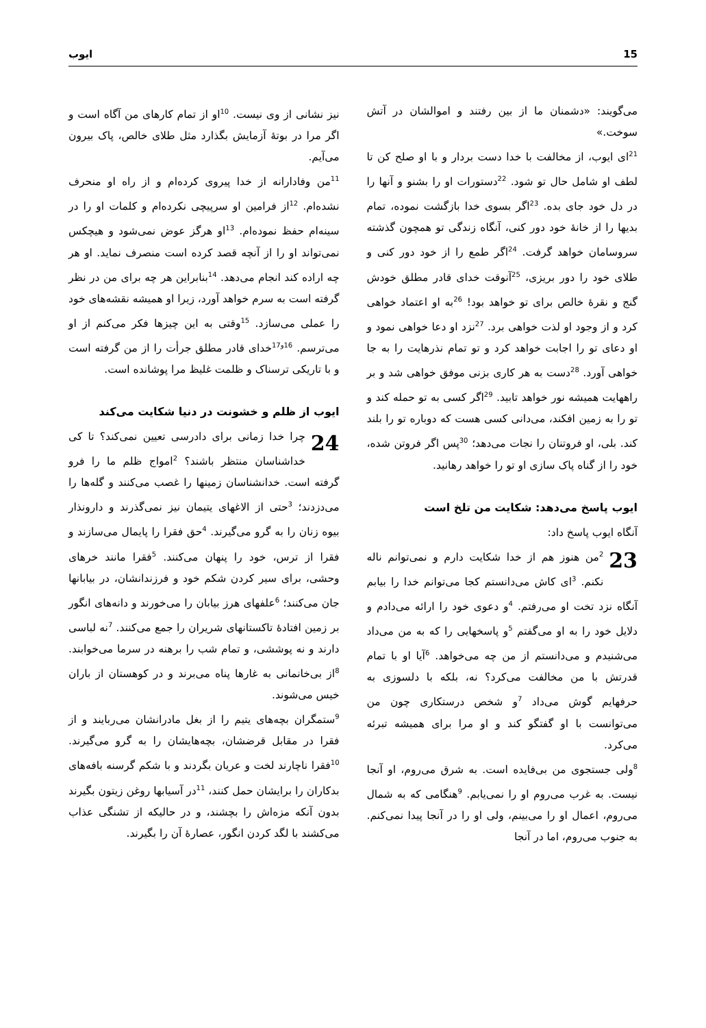15 ایوب
می‌گویند: «دشمنان ما از بین رفتند و اموالشان در آتش سوخت.»
<sup>21</sup> ای ایوب، از مخالفت با خدا دست بردار و با او صلح کن تا لطف او شامل حال تو شود. <sup>22</sup>دستورات او را بشنو و آنها را در دل خود جای بده. <sup>23</sup>اگر بسوی خدا بازگشت نموده، تمام بدیها را از خانهٔ خود دور کنی، آنگاه زندگی تو همچون گذشته سروسامان خواهد گرفت. <sup>24</sup>اگر طمع را از خود دور کنی و طلای خود را دور بریزی، <sup>25</sup>آنوقت خدای قادر مطلق خودش گنج و نقرهٔ خالص برای تو خواهد بود! <sup>26</sup>به او اعتماد خواهی کرد و از وجود او لذت خواهی برد. <sup>27</sup>نزد او دعا خواهی نمود و او دعای تو را اجابت خواهد کرد و تو تمام نذرهایت را به جا خواهی آورد. <sup>28</sup>دست به هر کاری بزنی موفق خواهی شد و بر راههایت همیشه نور خواهد تابید. <sup>29</sup>اگر کسی به تو حمله کند و تو را به زمین افکند، می‌دانی کسی هست که دوباره تو را بلند کند. بلی، او فروتنان را نجات می‌دهد؛ <sup>30</sup>پس اگر فروتن شده، خود را از گناه پاک سازی او تو را خواهد رهانید.
ایوب پاسخ می‌دهد: شکایت من تلخ است
آنگاه ایوب پاسخ داد:
23 <sup>2</sup>من هنوز هم از خدا شکایت دارم و نمی‌توانم ناله نکنم. <sup>3</sup>ای کاش می‌دانستم کجا می‌توانم خدا را بیابم آنگاه نزد تخت او می‌رفتم. <sup>4</sup>و دعوی خود را ارائه می‌دادم و دلایل خود را به او می‌گفتم <sup>5</sup>و پاسخهایی را که به من می‌داد می‌شنیدم و می‌دانستم از من چه می‌خواهد. <sup>6</sup>آیا او با تمام قدرتش با من مخالفت می‌کرد؟ نه، بلکه با دلسوزی به حرفهایم گوش می‌داد <sup>7</sup>و شخص درستکاری چون من می‌توانست با او گفتگو کند و او مرا برای همیشه تبرئه می‌کرد.
<sup>8</sup> ولی جستجوی من بی‌فایده است. به شرق می‌روم، او آنجا نیست. به غرب می‌روم او را نمی‌یابم. <sup>9</sup>هنگامی که به شمال می‌روم، اعمال او را می‌بینم، ولی او را در آنجا پیدا نمی‌کنم. به جنوب می‌روم، اما در آنجا
نیز نشانی از وی نیست. <sup>10</sup>او از تمام کارهای من آگاه است و اگر مرا در بوتهٔ آزمایش بگذارد مثل طلای خالص، پاک بیرون می‌آیم.
<sup>11</sup> من وفادارانه از خدا پیروی کرده‌ام و از راه او منحرف نشده‌ام. <sup>12</sup>از فرامین او سرپیچی نکرده‌ام و کلمات او را در سینه‌ام حفظ نموده‌ام. <sup>13</sup>او هرگز عوض نمی‌شود و هیچکس نمی‌تواند او را از آنچه قصد کرده است منصرف نماید. او هر چه اراده کند انجام می‌دهد. <sup>14</sup>بنابراین هر چه برای من در نظر گرفته است به سرم خواهد آورد، زیرا او همیشه نقشه‌های خود را عملی می‌سازد. <sup>15</sup>وقتی به این چیزها فکر می‌کنم از او می‌ترسم. <sup>16و17</sup>خدای قادر مطلق جرأت را از من گرفته است و با تاریکی ترسناک و ظلمت غلیظ مرا پوشانده است.
ایوب از ظلم و خشونت در دنیا شکایت می‌کند
24 چرا خدا زمانی برای دادرسی تعیین نمی‌کند؟ تا کی خداشناسان منتظر باشند؟ <sup>2</sup>امواج ظلم ما را فرو گرفته است. خدانشناسان زمینها را غصب می‌کنند و گله‌ها را می‌دزدند؛ <sup>3</sup>حتی از الاغهای یتیمان نیز نمی‌گذرند و دارونذار بیوه زنان را به گرو می‌گیرند. <sup>4</sup>حق فقرا را پایمال می‌سازند و فقرا از ترس، خود را پنهان می‌کنند. <sup>5</sup>فقرا مانند خرهای وحشی، برای سیر کردن شکم خود و فرزندانشان، در بیابانها جان می‌کنند؛ <sup>6</sup>علفهای هرز بیابان را می‌خورند و دانه‌های انگور بر زمین افتادهٔ تاکستانهای شریران را جمع می‌کنند. <sup>7</sup>نه لباسی دارند و نه پوششی، و تمام شب را برهنه در سرما می‌خوابند. <sup>8</sup>از بی‌خانمانی به غارها پناه می‌برند و در کوهستان از باران خیس می‌شوند.
<sup>9</sup> ستمگران بچه‌های یتیم را از بغل مادرانشان می‌ربایند و از فقرا در مقابل قرضشان، بچه‌هایشان را به گرو می‌گیرند. <sup>10</sup>فقرا ناچارند لخت و عریان بگردند و با شکم گرسنه بافه‌های بدکاران را برایشان حمل کنند، <sup>11</sup>در آسیابها روغن زیتون بگیرند بدون آنکه مزه‌اش را بچشند، و در حالیکه از تشنگی عذاب می‌کشند با لگد کردن انگور، عصارهٔ آن را بگیرند.